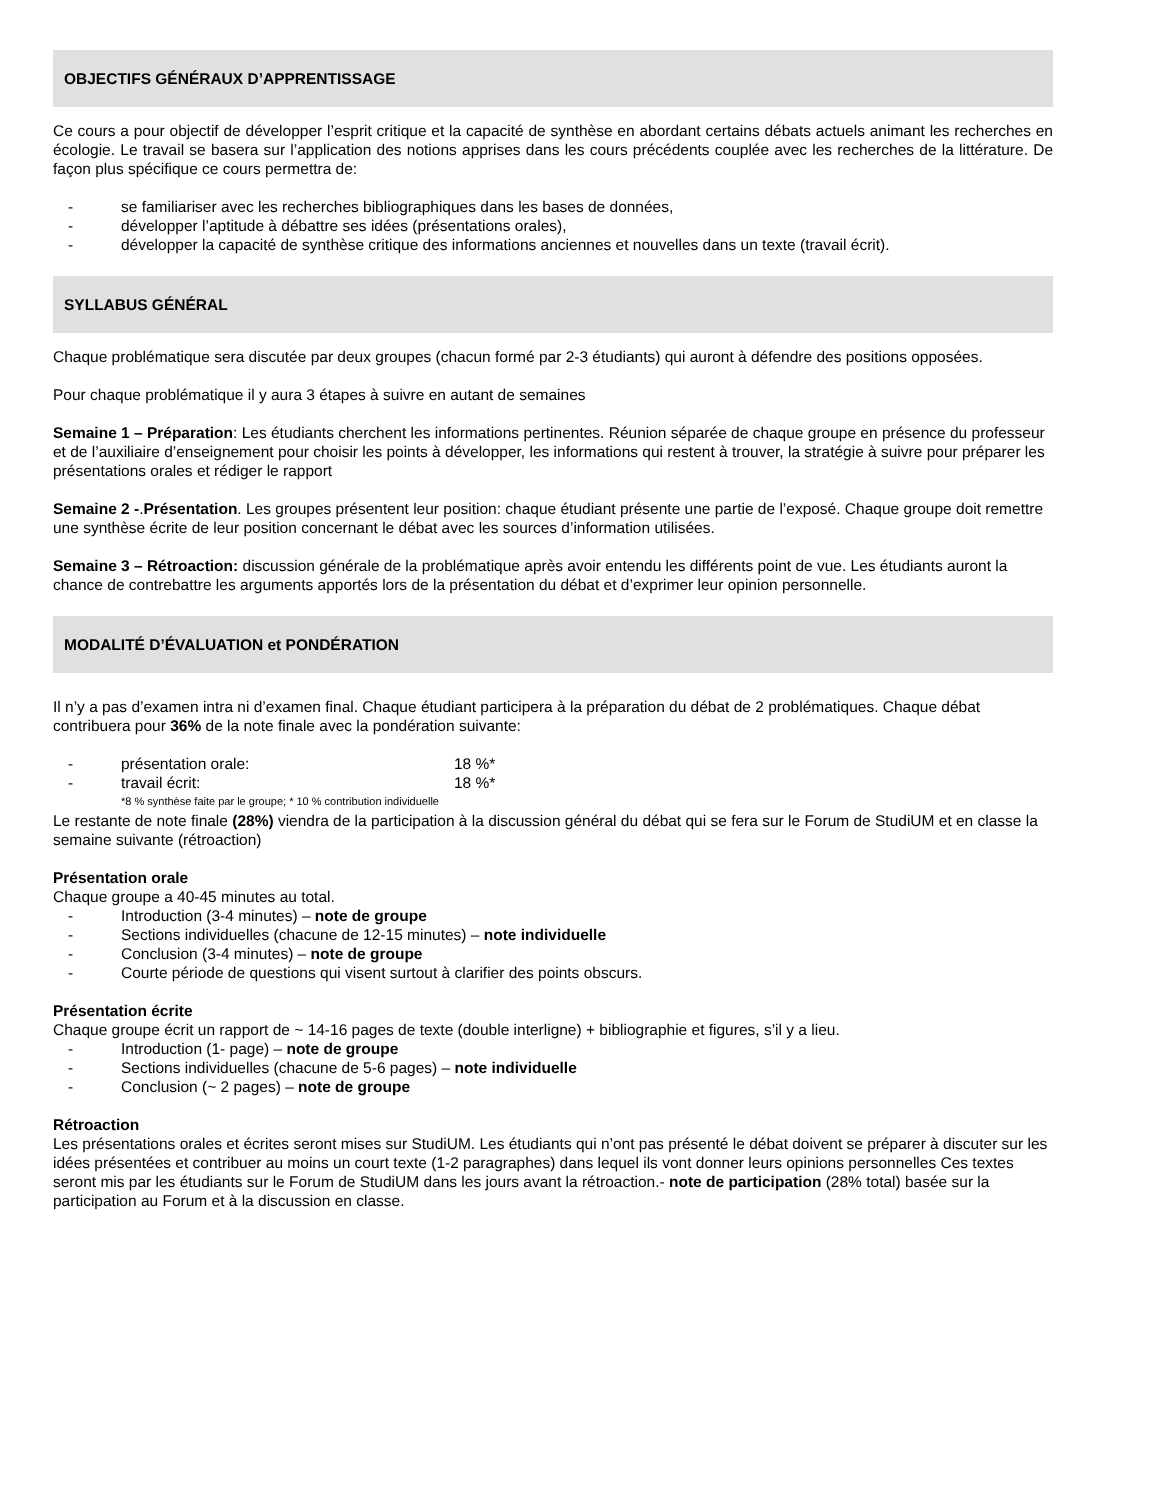OBJECTIFS GÉNÉRAUX D’APPRENTISSAGE
Ce cours a pour objectif de développer l’esprit critique et la capacité de synthèse en abordant certains débats actuels animant les recherches en écologie. Le travail se basera sur l’application des notions apprises dans les cours précédents couplée avec les recherches de la littérature. De façon plus spécifique ce cours permettra de:
- se familiariser avec les recherches bibliographiques dans les bases de données,
- développer l’aptitude à débattre ses idées (présentations orales),
- développer la capacité de synthèse critique des informations anciennes et nouvelles dans un texte (travail écrit).
SYLLABUS GÉNÉRAL
Chaque problématique sera discutée par deux groupes (chacun formé par 2-3 étudiants) qui auront à défendre des positions opposées.
Pour chaque problématique il y aura 3 étapes à suivre en autant de semaines
Semaine 1 – Préparation: Les étudiants cherchent les informations pertinentes. Réunion séparée de chaque groupe en présence du professeur et de l’auxiliaire d’enseignement pour choisir les points à développer, les informations qui restent à trouver, la stratégie à suivre pour préparer les présentations orales et rédiger le rapport
Semaine 2 -.Présentation. Les groupes présentent leur position: chaque étudiant présente une partie de l’exposé. Chaque groupe doit remettre une synthèse écrite de leur position concernant le débat avec les sources d’information utilisées.
Semaine 3 – Rétroaction: discussion générale de la problématique après avoir entendu les différents point de vue. Les étudiants auront la chance de contrebattre les arguments apportés lors de la présentation du débat et d’exprimer leur opinion personnelle.
MODALITÉ D’ÉVALUATION et PONDÉRATION
Il n’y a pas d’examen intra ni d’examen final. Chaque étudiant participera à la préparation du débat de 2 problématiques. Chaque débat contribuera pour 36% de la note finale avec la pondération suivante:
- présentation orale: 18 %*
- travail écrit: 18 %*
*8 % synthèse faite par le groupe; * 10 % contribution individuelle
Le restante de note finale (28%) viendra de la participation à la discussion général du débat qui se fera sur le Forum de StudiUM et en classe la semaine suivante (rétroaction)
Présentation orale
Chaque groupe a 40-45 minutes au total.
- Introduction (3-4 minutes) – note de groupe
- Sections individuelles (chacune de 12-15 minutes) – note individuelle
- Conclusion (3-4 minutes) – note de groupe
- Courte période de questions qui visent surtout à clarifier des points obscurs.
Présentation écrite
Chaque groupe écrit un rapport de ~ 14-16 pages de texte (double interligne) + bibliographie et figures, s’il y a lieu.
- Introduction (1- page) – note de groupe
- Sections individuelles (chacune de 5-6 pages) – note individuelle
- Conclusion (~ 2 pages) – note de groupe
Rétroaction
Les présentations orales et écrites seront mises sur StudiUM. Les étudiants qui n’ont pas présenté le débat doivent se préparer à discuter sur les idées présentées et contribuer au moins un court texte (1-2 paragraphes) dans lequel ils vont donner leurs opinions personnelles Ces textes seront mis par les étudiants sur le Forum de StudiUM dans les jours avant la rétroaction.- note de participation (28% total) basée sur la participation au Forum et à la discussion en classe.